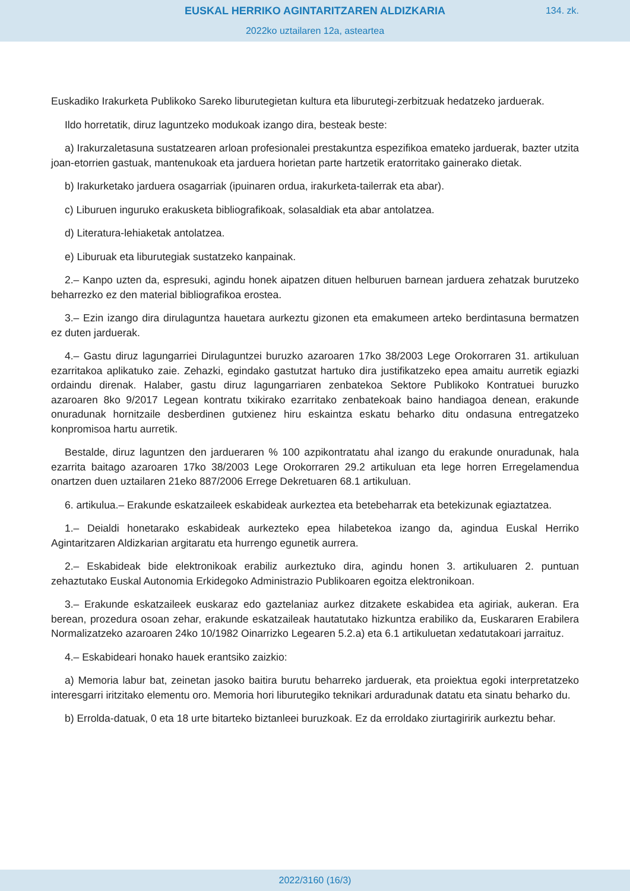EUSKAL HERRIKO AGINTARITZAREN ALDIZKARIA
134. zk.
2022ko uztailaren 12a, asteartea
Euskadiko Irakurketa Publikoko Sareko liburutegietan kultura eta liburutegi-zerbitzuak hedatzeko jarduerak.
Ildo horretatik, diruz laguntzeko modukoak izango dira, besteak beste:
a) Irakurzaletasuna sustatzearen arloan profesionalei prestakuntza espezifikoa emateko jarduerak, bazter utzita joan-etorrien gastuak, mantenukoak eta jarduera horietan parte hartzetik eratorritako gainerako dietak.
b) Irakurketako jarduera osagarriak (ipuinaren ordua, irakurketa-tailerrak eta abar).
c) Liburuen inguruko erakusketa bibliografikoak, solasaldiak eta abar antolatzea.
d) Literatura-lehiaketak antolatzea.
e) Liburuak eta liburutegiak sustatzeko kanpainak.
2.– Kanpo uzten da, espresuki, agindu honek aipatzen dituen helburuen barnean jarduera zehatzak burutzeko beharrezko ez den material bibliografikoa erostea.
3.– Ezin izango dira dirulaguntza hauetara aurkeztu gizonen eta emakumeen arteko berdintasuna bermatzen ez duten jarduerak.
4.– Gastu diruz lagungarriei Dirulaguntzei buruzko azaroaren 17ko 38/2003 Lege Orokorraren 31. artikuluan ezarritakoa aplikatuko zaie. Zehazki, egindako gastutzat hartuko dira justifikatzeko epea amaitu aurretik egiazki ordaindu direnak. Halaber, gastu diruz lagungarriaren zenbatekoa Sektore Publikoko Kontratuei buruzko azaroaren 8ko 9/2017 Legean kontratu txikirako ezarritako zenbatekoak baino handiagoa denean, erakunde onuradunak hornitzaile desberdinen gutxienez hiru eskaintza eskatu beharko ditu ondasuna entregatzeko konpromisoa hartu aurretik.
Bestalde, diruz laguntzen den jardueraren % 100 azpikontratatu ahal izango du erakunde onuradunak, hala ezarrita baitago azaroaren 17ko 38/2003 Lege Orokorraren 29.2 artikuluan eta lege horren Erregelamendua onartzen duen uztailaren 21eko 887/2006 Errege Dekretuaren 68.1 artikuluan.
6. artikulua.– Erakunde eskatzaileek eskabideak aurkeztea eta betebeharrak eta betekizunak egiaztatzea.
1.– Deialdi honetarako eskabideak aurkezteko epea hilabetekoa izango da, agindua Euskal Herriko Agintaritzaren Aldizkarian argitaratu eta hurrengo egunetik aurrera.
2.– Eskabideak bide elektronikoak erabiliz aurkeztuko dira, agindu honen 3. artikuluaren 2. puntuan zehaztutako Euskal Autonomia Erkidegoko Administrazio Publikoaren egoitza elektronikoan.
3.– Erakunde eskatzaileek euskaraz edo gaztelaniaz aurkez ditzakete eskabidea eta agiriak, aukeran. Era berean, prozedura osoan zehar, erakunde eskatzaileak hautatutako hizkuntza erabiliko da, Euskararen Erabilera Normalizatzeko azaroaren 24ko 10/1982 Oinarrizko Legearen 5.2.a) eta 6.1 artikuluetan xedatutakoari jarraituz.
4.– Eskabideari honako hauek erantsiko zaizkio:
a) Memoria labur bat, zeinetan jasoko baitira burutu beharreko jarduerak, eta proiektua egoki interpretatzeko interesgarri iritzitako elementu oro. Memoria hori liburutegiko teknikari arduradunak datatu eta sinatu beharko du.
b) Errolda-datuak, 0 eta 18 urte bitarteko biztanleei buruzkoak. Ez da erroldako ziurtagiririk aurkeztu behar.
2022/3160 (16/3)